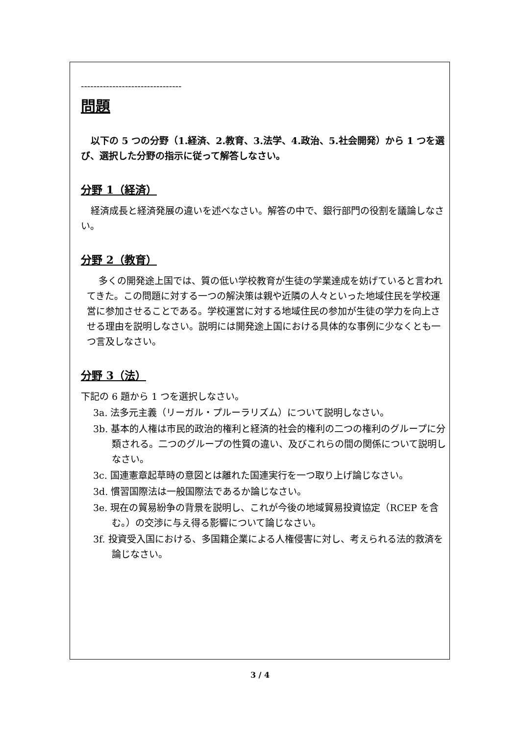--------------------------------
問題
以下の 5 つの分野（1.経済、2.教育、3.法学、4.政治、5.社会開発）から 1 つを選び、選択した分野の指示に従って解答しなさい。
分野 1（経済）
経済成長と経済発展の違いを述べなさい。解答の中で、銀行部門の役割を議論しなさい。
分野 2（教育）
多くの開発途上国では、質の低い学校教育が生徒の学業達成を妨げていると言われてきた。この問題に対する一つの解決策は親や近隣の人々といった地域住民を学校運営に参加させることである。学校運営に対する地域住民の参加が生徒の学力を向上させる理由を説明しなさい。説明には開発途上国における具体的な事例に少なくとも一つ言及しなさい。
分野 3（法）
下記の 6 題から 1 つを選択しなさい。
3a. 法多元主義（リーガル・プルーラリズム）について説明しなさい。
3b. 基本的人権は市民的政治的権利と経済的社会的権利の二つの権利のグループに分類される。二つのグループの性質の違い、及びこれらの間の関係について説明しなさい。
3c. 国連憲章起草時の意図とは離れた国連実行を一つ取り上げ論じなさい。
3d. 慣習国際法は一般国際法であるか論じなさい。
3e. 現在の貿易紛争の背景を説明し、これが今後の地域貿易投資協定（RCEP を含む。）の交渉に与え得る影響について論じなさい。
3f. 投資受入国における、多国籍企業による人権侵害に対し、考えられる法的救済を論じなさい。
3 / 4